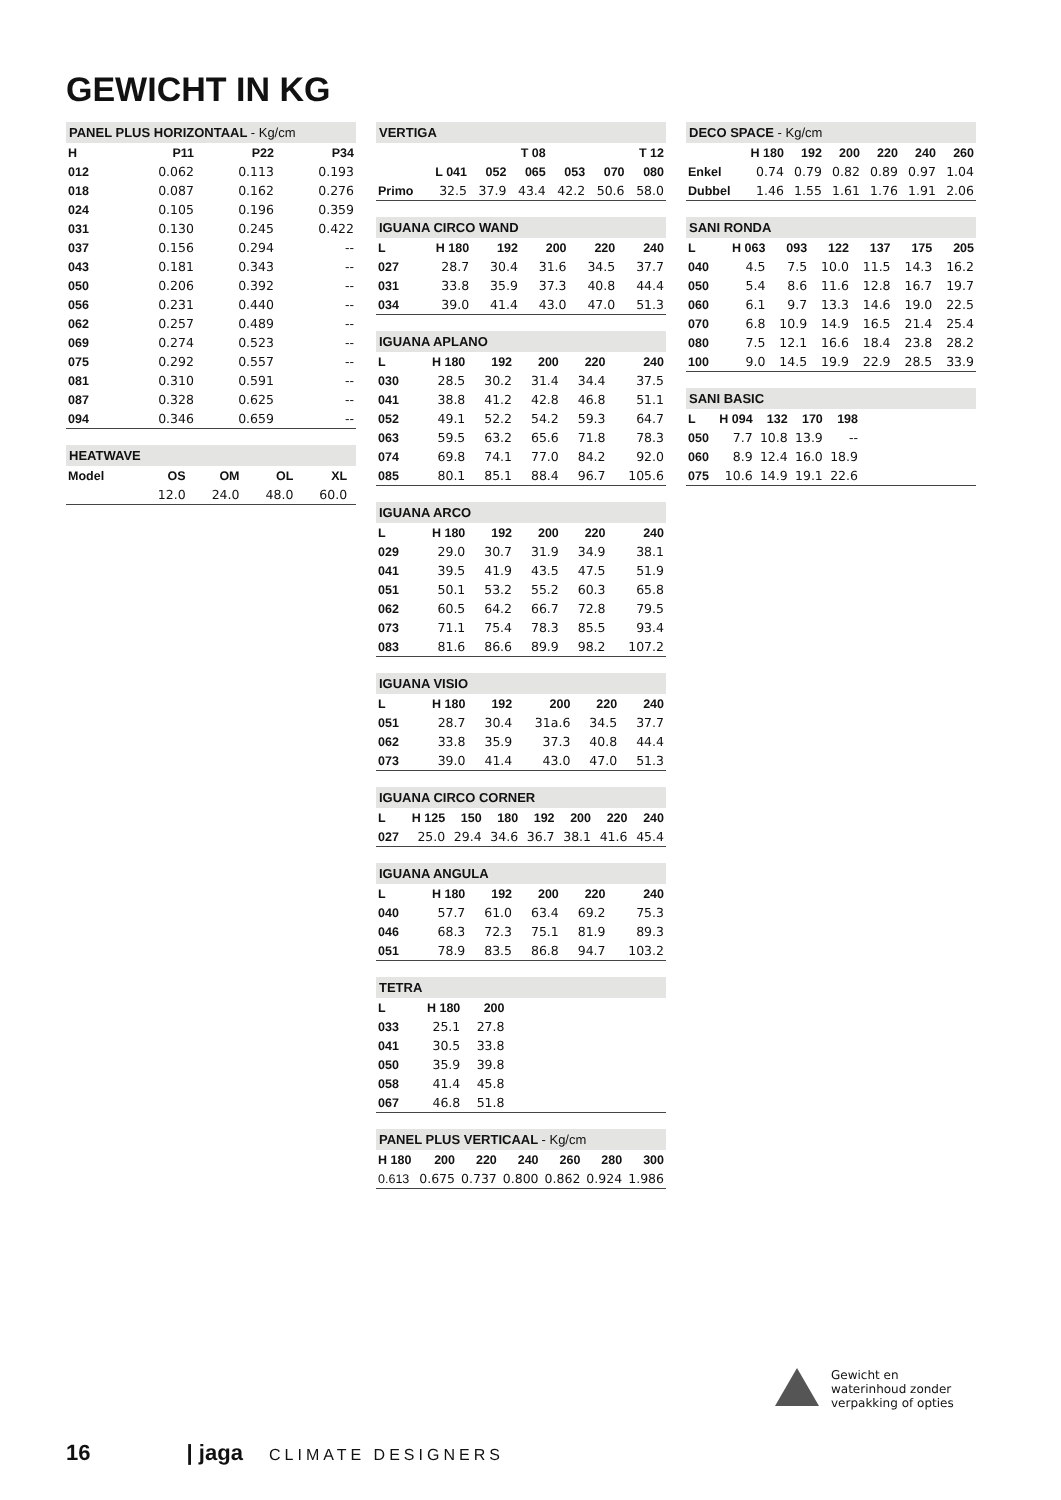GEWICHT IN KG
PANEL PLUS HORIZONTAAL - Kg/cm
| H | P11 | P22 | P34 |
| --- | --- | --- | --- |
| 012 | 0.062 | 0.113 | 0.193 |
| 018 | 0.087 | 0.162 | 0.276 |
| 024 | 0.105 | 0.196 | 0.359 |
| 031 | 0.130 | 0.245 | 0.422 |
| 037 | 0.156 | 0.294 | -- |
| 043 | 0.181 | 0.343 | -- |
| 050 | 0.206 | 0.392 | -- |
| 056 | 0.231 | 0.440 | -- |
| 062 | 0.257 | 0.489 | -- |
| 069 | 0.274 | 0.523 | -- |
| 075 | 0.292 | 0.557 | -- |
| 081 | 0.310 | 0.591 | -- |
| 087 | 0.328 | 0.625 | -- |
| 094 | 0.346 | 0.659 | -- |
HEATWAVE
| Model | OS | OM | OL | XL | |
| --- | --- | --- | --- | --- | --- |
| | 12.0 | 24.0 | 48.0 | 60.0 | |
VERTIGA
| | T 08 | | | T 12 | | |
| --- | --- | --- | --- | --- | --- | --- |
| | L 041 | 052 | 065 | 053 | 070 | 080 |
| Primo | 32.5 | 37.9 | 43.4 | 42.2 | 50.6 | 58.0 |
IGUANA CIRCO WAND
| L | H 180 | 192 | 200 | 220 | 240 |
| --- | --- | --- | --- | --- | --- |
| 027 | 28.7 | 30.4 | 31.6 | 34.5 | 37.7 |
| 031 | 33.8 | 35.9 | 37.3 | 40.8 | 44.4 |
| 034 | 39.0 | 41.4 | 43.0 | 47.0 | 51.3 |
IGUANA APLANO
| L | H 180 | 192 | 200 | 220 | 240 |
| --- | --- | --- | --- | --- | --- |
| 030 | 28.5 | 30.2 | 31.4 | 34.4 | 37.5 |
| 041 | 38.8 | 41.2 | 42.8 | 46.8 | 51.1 |
| 052 | 49.1 | 52.2 | 54.2 | 59.3 | 64.7 |
| 063 | 59.5 | 63.2 | 65.6 | 71.8 | 78.3 |
| 074 | 69.8 | 74.1 | 77.0 | 84.2 | 92.0 |
| 085 | 80.1 | 85.1 | 88.4 | 96.7 | 105.6 |
IGUANA ARCO
| L | H 180 | 192 | 200 | 220 | 240 |
| --- | --- | --- | --- | --- | --- |
| 029 | 29.0 | 30.7 | 31.9 | 34.9 | 38.1 |
| 041 | 39.5 | 41.9 | 43.5 | 47.5 | 51.9 |
| 051 | 50.1 | 53.2 | 55.2 | 60.3 | 65.8 |
| 062 | 60.5 | 64.2 | 66.7 | 72.8 | 79.5 |
| 073 | 71.1 | 75.4 | 78.3 | 85.5 | 93.4 |
| 083 | 81.6 | 86.6 | 89.9 | 98.2 | 107.2 |
IGUANA VISIO
| L | H 180 | 192 | 200 | 220 | 240 |
| --- | --- | --- | --- | --- | --- |
| 051 | 28.7 | 30.4 | 31a.6 | 34.5 | 37.7 |
| 062 | 33.8 | 35.9 | 37.3 | 40.8 | 44.4 |
| 073 | 39.0 | 41.4 | 43.0 | 47.0 | 51.3 |
IGUANA CIRCO CORNER
| L | H 125 | 150 | 180 | 192 | 200 | 220 | 240 |
| --- | --- | --- | --- | --- | --- | --- | --- |
| 027 | 25.0 | 29.4 | 34.6 | 36.7 | 38.1 | 41.6 | 45.4 |
IGUANA ANGULA
| L | H 180 | 192 | 200 | 220 | 240 |
| --- | --- | --- | --- | --- | --- |
| 040 | 57.7 | 61.0 | 63.4 | 69.2 | 75.3 |
| 046 | 68.3 | 72.3 | 75.1 | 81.9 | 89.3 |
| 051 | 78.9 | 83.5 | 86.8 | 94.7 | 103.2 |
TETRA
| L | H 180 | 200 | |
| --- | --- | --- | --- |
| 033 | 25.1 | 27.8 | |
| 041 | 30.5 | 33.8 | |
| 050 | 35.9 | 39.8 | |
| 058 | 41.4 | 45.8 | |
| 067 | 46.8 | 51.8 | |
PANEL PLUS VERTICAAL - Kg/cm
| H 180 | 200 | 220 | 240 | 260 | 280 | 300 |
| --- | --- | --- | --- | --- | --- | --- |
| 0.613 | 0.675 | 0.737 | 0.800 | 0.862 | 0.924 | 1.986 |
DECO SPACE - Kg/cm
| | H 180 | 192 | 200 | 220 | 240 | 260 |
| --- | --- | --- | --- | --- | --- | --- |
| Enkel | 0.74 | 0.79 | 0.82 | 0.89 | 0.97 | 1.04 |
| Dubbel | 1.46 | 1.55 | 1.61 | 1.76 | 1.91 | 2.06 |
SANI RONDA
| L | H 063 | 093 | 122 | 137 | 175 | 205 |
| --- | --- | --- | --- | --- | --- | --- |
| 040 | 4.5 | 7.5 | 10.0 | 11.5 | 14.3 | 16.2 |
| 050 | 5.4 | 8.6 | 11.6 | 12.8 | 16.7 | 19.7 |
| 060 | 6.1 | 9.7 | 13.3 | 14.6 | 19.0 | 22.5 |
| 070 | 6.8 | 10.9 | 14.9 | 16.5 | 21.4 | 25.4 |
| 080 | 7.5 | 12.1 | 16.6 | 18.4 | 23.8 | 28.2 |
| 100 | 9.0 | 14.5 | 19.9 | 22.9 | 28.5 | 33.9 |
SANI BASIC
| L | H 094 | 132 | 170 | 198 | |
| --- | --- | --- | --- | --- | --- |
| 050 | 7.7 | 10.8 | 13.9 | -- | |
| 060 | 8.9 | 12.4 | 16.0 | 18.9 | |
| 075 | 10.6 | 14.9 | 19.1 | 22.6 | |
Gewicht en waterinhoud zonder verpakking of opties
16 | jaga CLIMATE DESIGNERS